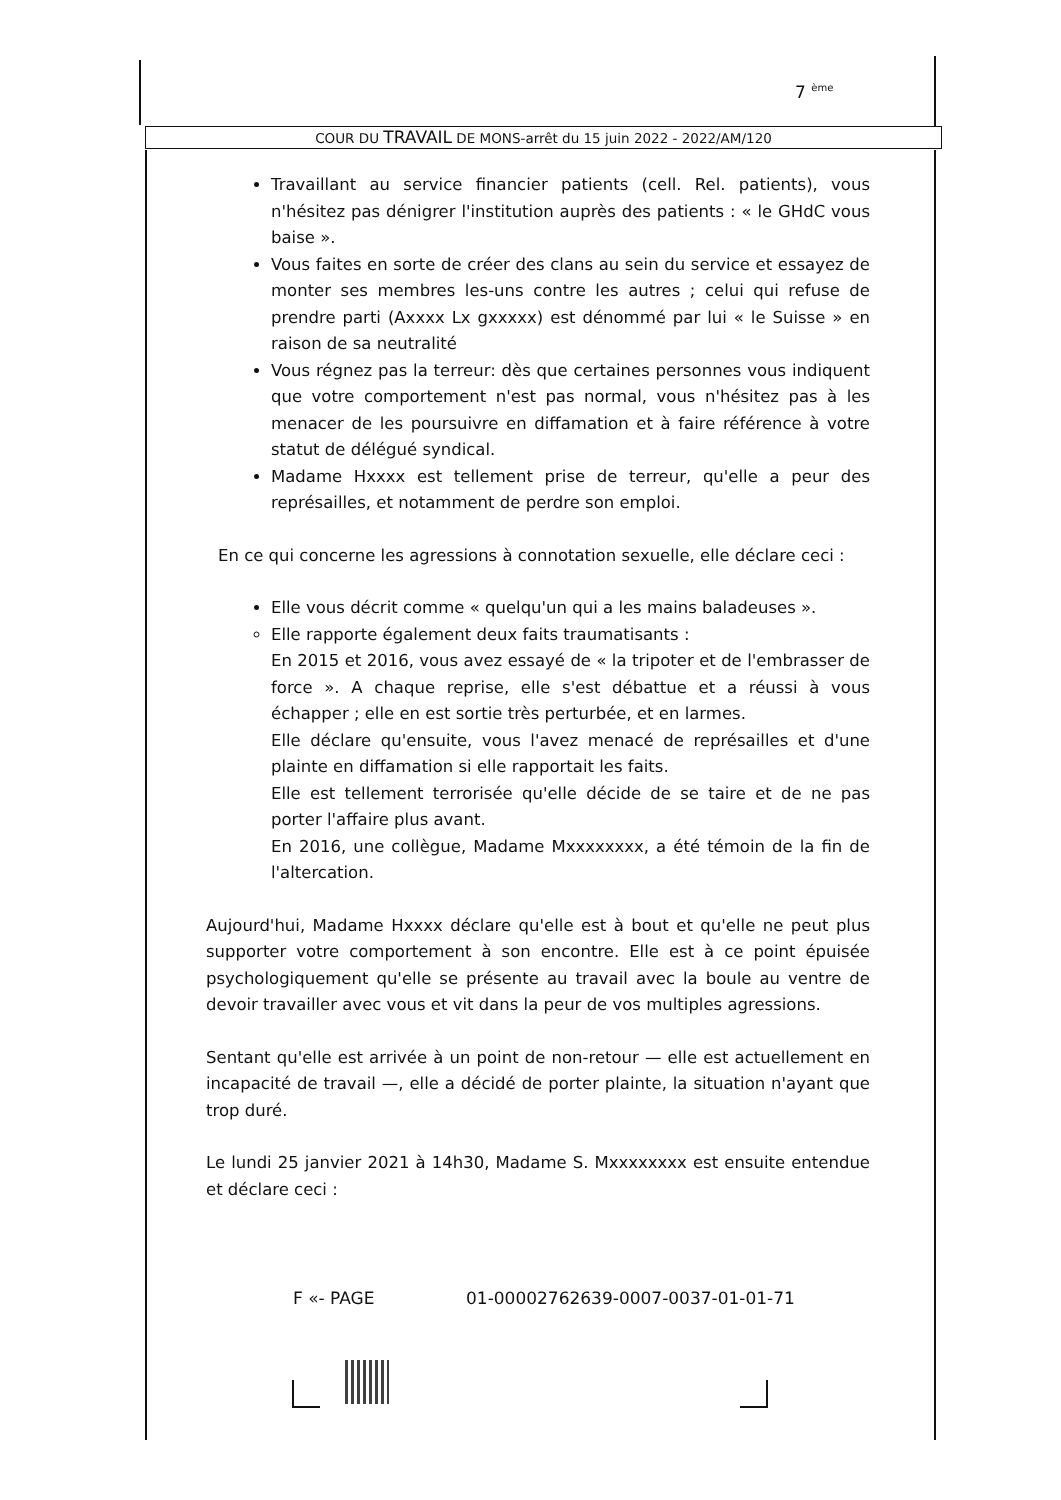7 <sup>ème</sup>
COUR DU TRAVAIL DE MONS-arrêt du 15 juin 2022 - 2022/AM/120
Travaillant au service financier patients (cell. Rel. patients), vous n'hésitez pas dénigrer l'institution auprès des patients : « le GHdC vous baise ».
Vous faites en sorte de créer des clans au sein du service et essayez de monter ses membres les-uns contre les autres ; celui qui refuse de prendre parti (Axxxx Lx gxxxxx) est dénommé par lui « le Suisse » en raison de sa neutralité
Vous régnez pas la terreur: dès que certaines personnes vous indiquent que votre comportement n'est pas normal, vous n'hésitez pas à les menacer de les poursuivre en diffamation et à faire référence à votre statut de délégué syndical.
Madame Hxxxx est tellement prise de terreur, qu'elle a peur des représailles, et notamment de perdre son emploi.
En ce qui concerne les agressions à connotation sexuelle, elle déclare ceci :
Elle vous décrit comme « quelqu'un qui a les mains baladeuses ».
Elle rapporte également deux faits traumatisants :
En 2015 et 2016, vous avez essayé de « la tripoter et de l'embrasser de force ». A chaque reprise, elle s'est débattue et a réussi à vous échapper ; elle en est sortie très perturbée, et en larmes.
Elle déclare qu'ensuite, vous l'avez menacé de représailles et d'une plainte en diffamation si elle rapportait les faits.
Elle est tellement terrorisée qu'elle décide de se taire et de ne pas porter l'affaire plus avant.
En 2016, une collègue, Madame Mxxxxxxxx, a été témoin de la fin de l'altercation.
Aujourd'hui, Madame Hxxxx déclare qu'elle est à bout et qu'elle ne peut plus supporter votre comportement à son encontre. Elle est à ce point épuisée psychologiquement qu'elle se présente au travail avec la boule au ventre de devoir travailler avec vous et vit dans la peur de vos multiples agressions.
Sentant qu'elle est arrivée à un point de non-retour — elle est actuellement en incapacité de travail —, elle a décidé de porter plainte, la situation n'ayant que trop duré.
Le lundi 25 janvier 2021 à 14h30, Madame S. Mxxxxxxxx est ensuite entendue et déclare ceci :
F «- PAGE
01-00002762639-0007-0037-01-01-71